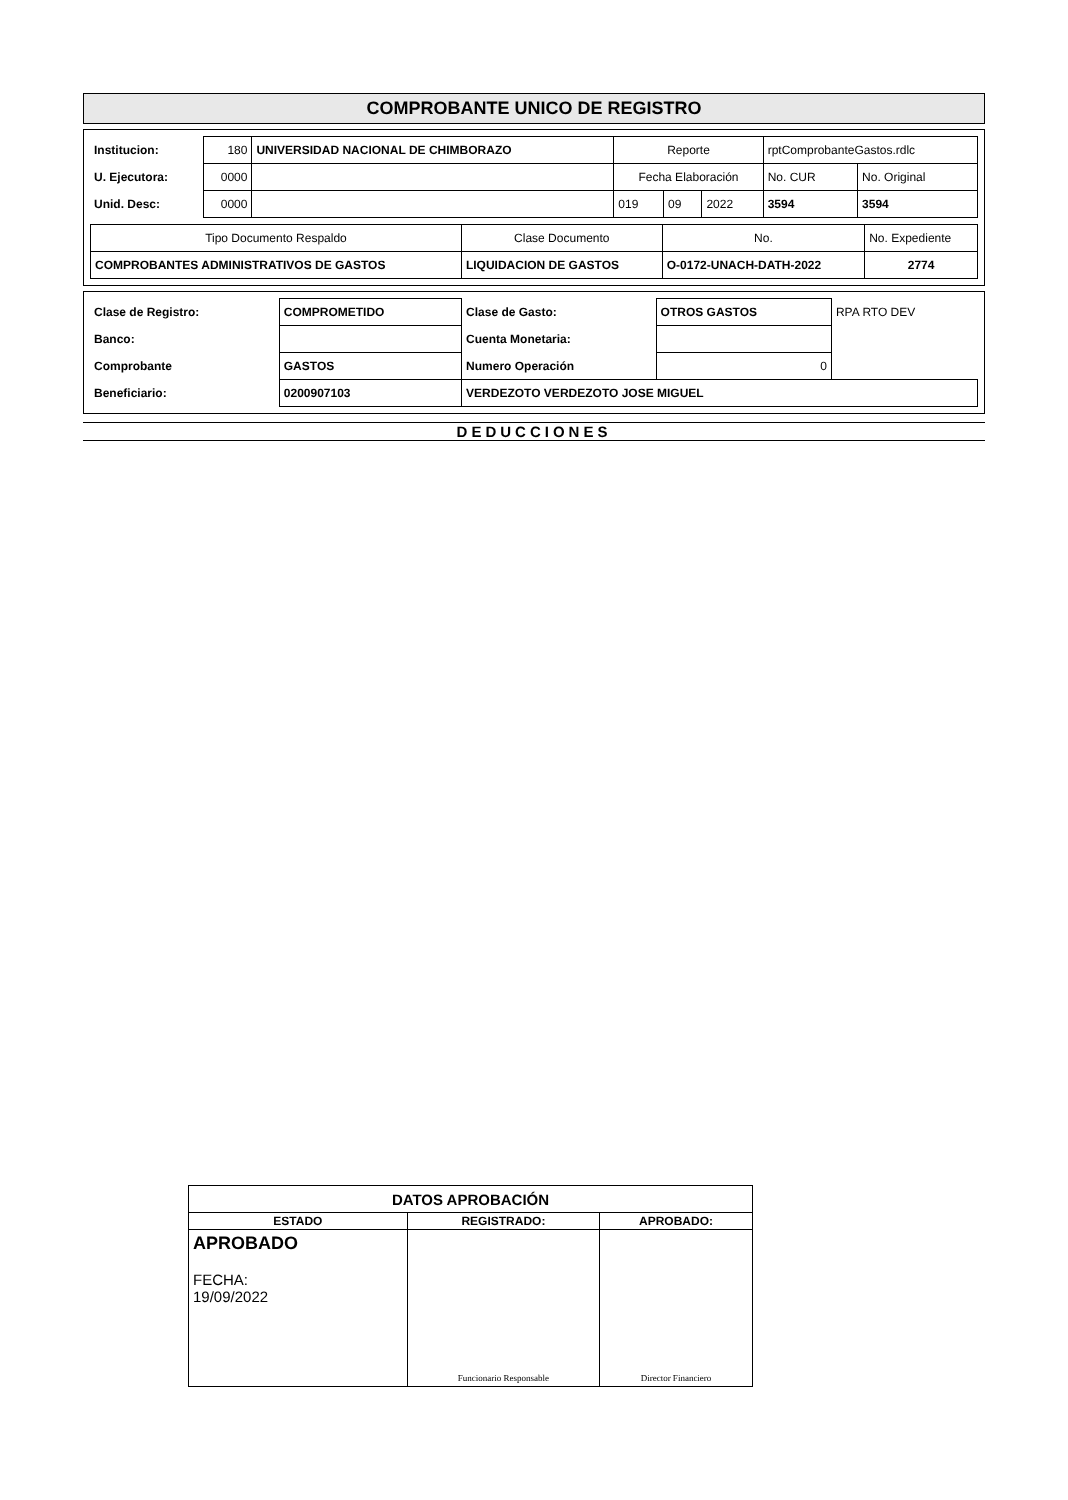COMPROBANTE UNICO DE REGISTRO
| Institucion: | 180 | UNIVERSIDAD NACIONAL DE CHIMBORAZO | Reporte | | | rptComprobanteGastos.rdlc | |
| U. Ejecutora: | 0000 | | Fecha Elaboración | | | No. CUR | No. Original |
| Unid. Desc: | 0000 | | 019 | 09 | 2022 | 3594 | 3594 |
| Tipo Documento Respaldo | Clase Documento | No. | No. Expediente |
| COMPROBANTES ADMINISTRATIVOS DE GASTOS | LIQUIDACION DE GASTOS | O-0172-UNACH-DATH-2022 | 2774 |
| Clase de Registro: | COMPROMETIDO | Clase de Gasto: | OTROS GASTOS | RPA RTO DEV |
| Banco: | | Cuenta Monetaria: | | |
| Comprobante | GASTOS | Numero Operación | 0 | |
| Beneficiario: | 0200907103 | VERDEZOTO VERDEZOTO JOSE MIGUEL | | |
DEDUCCIONES
| DATOS APROBACIÓN | | |
| ESTADO | REGISTRADO: | APROBADO: |
| APROBADO FECHA: 19/09/2022 | Funcionario Responsable | Director Financiero |